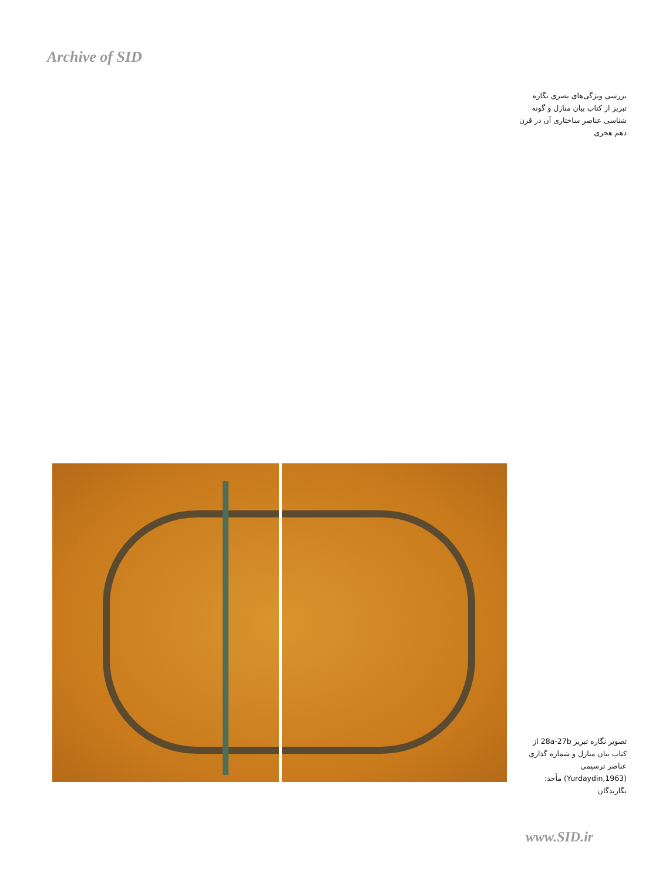Archive of SID
بررسی ویژگی‌های بصری نگاره تبریز از کتاب بیان منازل و گونه شناسی عناصر ساختاری آن در قرن دهم هجری
تصویر نگاره تبریز 28a-27b از کتاب بیان منازل و شماره گذاری عناصر ترسیمی (Yurdaydin,1963) مأخذ: نگارندگان
www.SID.ir